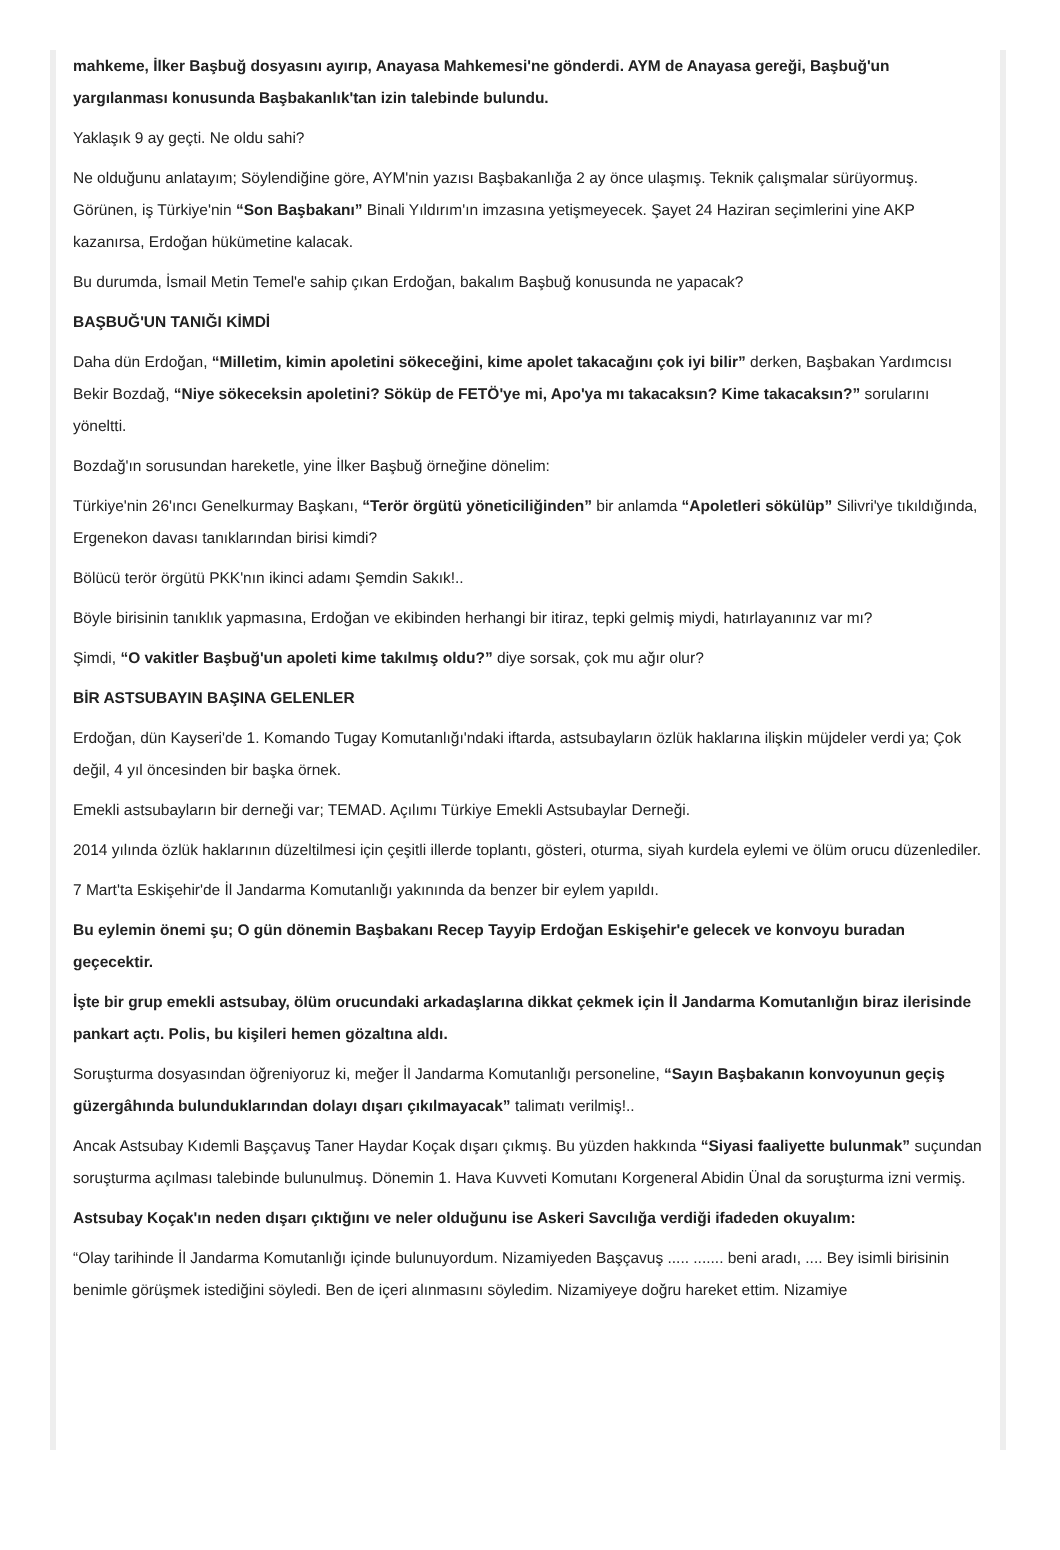mahkeme, İlker Başbuğ dosyasını ayırıp, Anayasa Mahkemesi'ne gönderdi. AYM de Anayasa gereği, Başbuğ'un yargılanması konusunda Başbakanlık'tan izin talebinde bulundu.
Yaklaşık 9 ay geçti. Ne oldu sahi?
Ne olduğunu anlatayım; Söylendiğine göre, AYM'nin yazısı Başbakanlığa 2 ay önce ulaşmış. Teknik çalışmalar sürüyormuş. Görünen, iş Türkiye'nin “Son Başbakanı” Binali Yıldırım'ın imzasına yetişmeyecek. Şayet 24 Haziran seçimlerini yine AKP kazanırsa, Erdoğan hükümetine kalacak.
Bu durumda, İsmail Metin Temel'e sahip çıkan Erdoğan, bakalım Başbuğ konusunda ne yapacak?
BAŞBUĞ'UN TANIĞI KİMDİ
Daha dün Erdoğan, “Milletim, kimin apoletini sökeceğini, kime apolet takacağını çok iyi bilir” derken, Başbakan Yardımcısı Bekir Bozdağ, “Niye sökeceksin apoletini? Söküp de FETÖ'ye mi, Apo'ya mı takacaksın? Kime takacaksın?” sorularını yöneltti.
Bozdağ'ın sorusundan hareketle, yine İlker Başbuğ örneğine dönelim:
Türkiye'nin 26'ıncı Genelkurmay Başkanı, “Terör örgütü yöneticiliğinden” bir anlamda “Apoletleri sökülüp” Silivri'ye tıkıldığında, Ergenekon davası tanıklarından birisi kimdi?
Bölücü terör örgütü PKK'nın ikinci adamı Şemdin Sakık!..
Böyle birisinin tanıklık yapmasına, Erdoğan ve ekibinden herhangi bir itiraz, tepki gelmiş miydi, hatırlayanınız var mı?
Şimdi, “O vakitler Başbuğ'un apoleti kime takılmış oldu?” diye sorsak, çok mu ağır olur?
BİR ASTSUBAYIN BAŞINA GELENLER
Erdoğan, dün Kayseri'de 1. Komando Tugay Komutanlığı'ndaki iftarda, astsubayların özlük haklarına ilişkin müjdeler verdi ya; Çok değil, 4 yıl öncesinden bir başka örnek.
Emekli astsubayların bir derneği var; TEMAD. Açılımı Türkiye Emekli Astsubaylar Derneği.
2014 yılında özlük haklarının düzeltilmesi için çeşitli illerde toplantı, gösteri, oturma, siyah kurdela eylemi ve ölüm orucu düzenlediler.
7 Mart'ta Eskişehir'de İl Jandarma Komutanlığı yakınında da benzer bir eylem yapıldı.
Bu eylemin önemi şu; O gün dönemin Başbakanı Recep Tayyip Erdoğan Eskişehir'e gelecek ve konvoyu buradan geçecektir.
İşte bir grup emekli astsubay, ölüm orucundaki arkadaşlarına dikkat çekmek için İl Jandarma Komutanlığın biraz ilerisinde pankart açtı. Polis, bu kişileri hemen gözaltına aldı.
Soruşturma dosyasından öğreniyoruz ki, meğer İl Jandarma Komutanlığı personeline, “Sayın Başbakanın konvoyunun geçiş güzergâhında bulunduklarından dolayı dışarı çıkılmayacak” talimatı verilmiş!..
Ancak Astsubay Kıdemli Başçavuş Taner Haydar Koçak dışarı çıkmış. Bu yüzden hakkında “Siyasi faaliyette bulunmak” suçundan soruşturma açılması talebinde bulunulmuş. Dönemin 1. Hava Kuvveti Komutanı Korgeneral Abidin Ünal da soruşturma izni vermiş.
Astsubay Koçak'ın neden dışarı çıktığını ve neler olduğunu ise Askeri Savcılığa verdiği ifadeden okuyalım:
“Olay tarihinde İl Jandarma Komutanlığı içinde bulunuyordum. Nizamiyeden Başçavuş ..... ....... beni aradı, .... Bey isimli birisinin benimle görüşmek istediğini söyledi. Ben de içeri alınmasını söyledim. Nizamiyeye doğru hareket ettim. Nizamiye